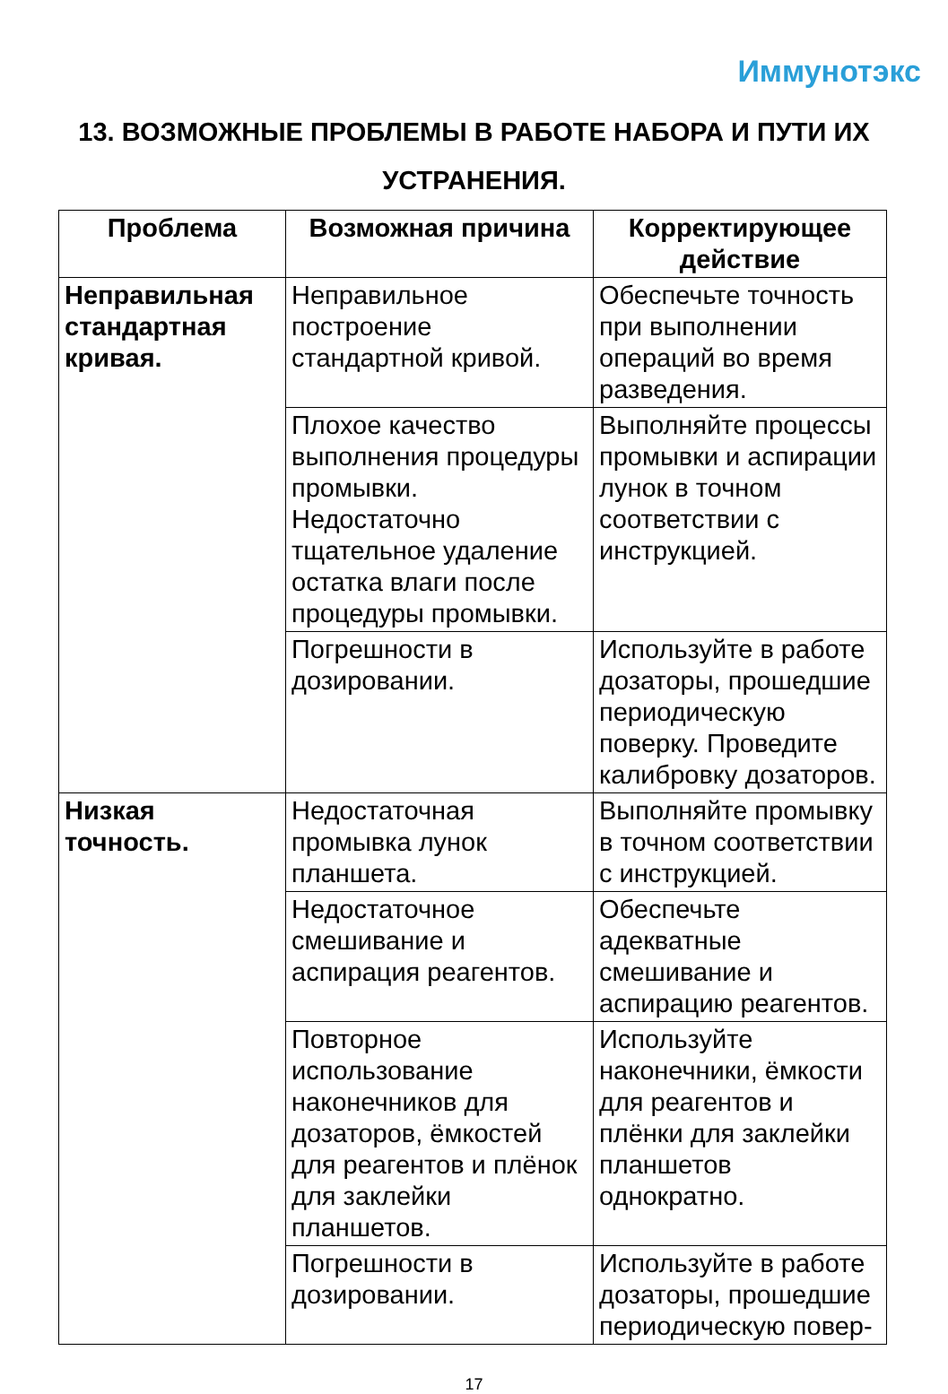Иммунотэкс
13. ВОЗМОЖНЫЕ ПРОБЛЕМЫ В РАБОТЕ НАБОРА И ПУТИ ИХ УСТРАНЕНИЯ.
| Проблема | Возможная причина | Корректирующее действие |
| --- | --- | --- |
| Неправильная стандартная кривая. | Неправильное построение стандартной кривой. | Обеспечьте точность при выполнении операций во время разведения. |
| | Плохое качество выполнения процедуры промывки. Недостаточно тщательное удаление остатка влаги после процедуры промывки. | Выполняйте процессы промывки и аспирации лунок в точном соответствии с инструкцией. |
| | Погрешности в дозировании. | Используйте в работе дозаторы, прошедшие периодическую поверку. Проведите калибровку дозаторов. |
| Низкая точность. | Недостаточная промывка лунок планшета. | Выполняйте промывку в точном соответствии с инструкцией. |
| | Недостаточное смешивание и аспирация реагентов. | Обеспечьте адекватные смешивание и аспирацию реагентов. |
| | Повторное использование наконечников для дозаторов, ёмкостей для реагентов и плёнок для заклейки планшетов. | Используйте наконечники, ёмкости для реагентов и плёнки для заклейки планшетов однократно. |
| | Погрешности в дозировании. | Используйте в работе дозаторы, прошедшие периодическую повер- |
17